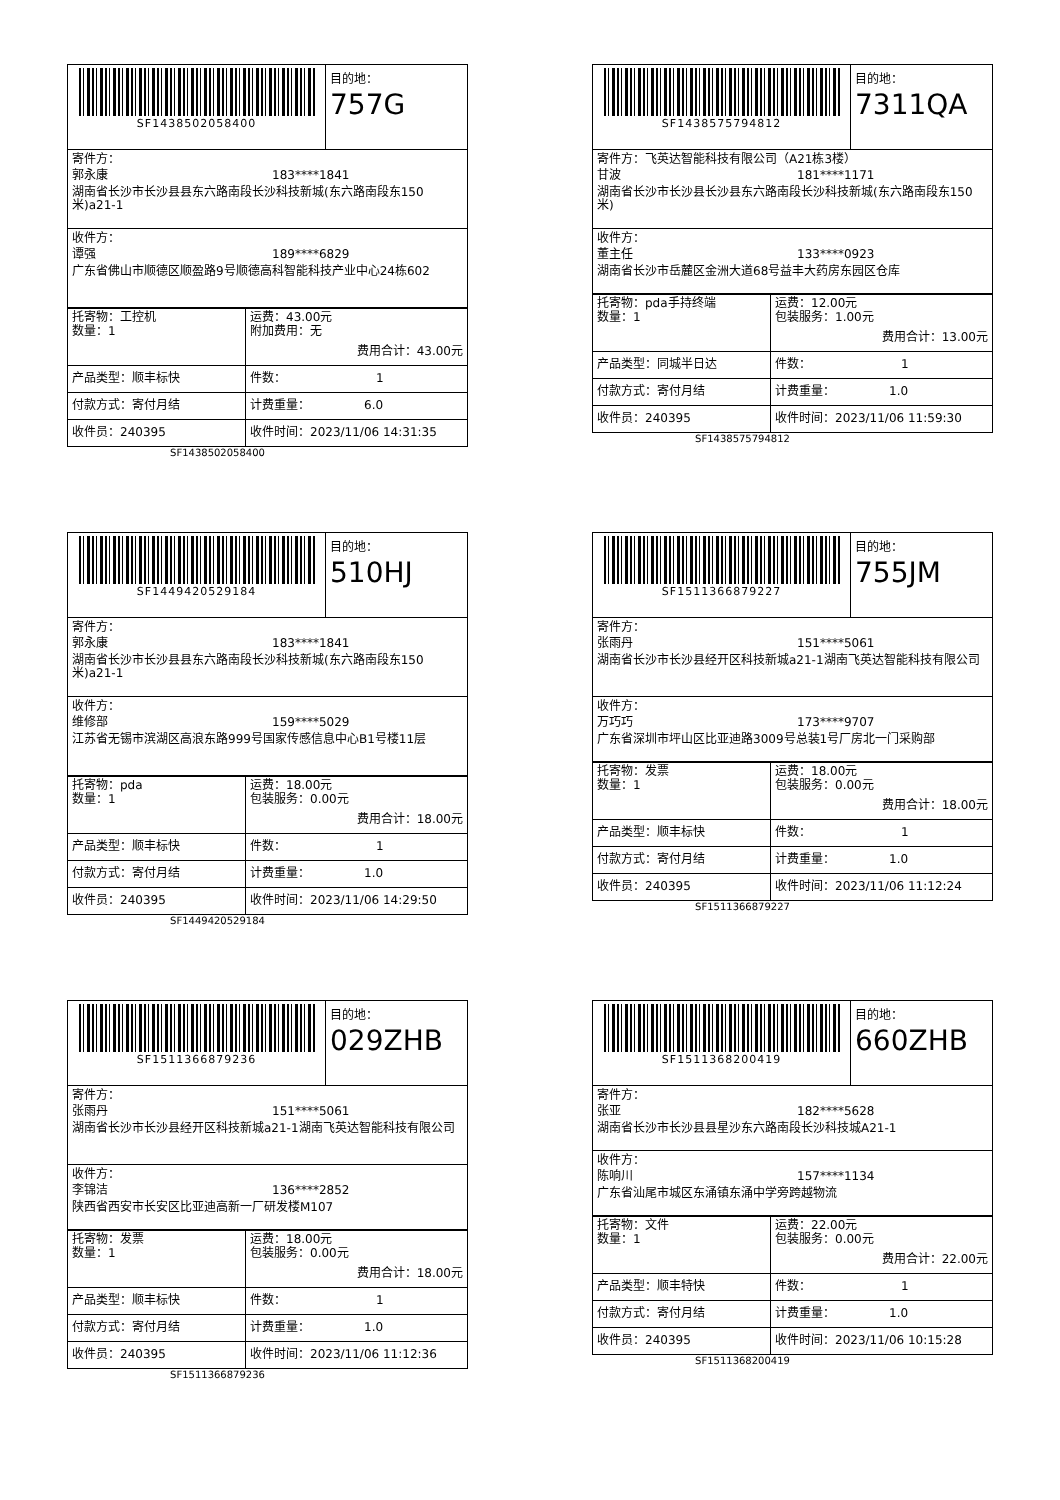SF1438502058400 目的地：
757G
寄件方：
郭永康 183****1841
湖南省长沙市长沙县县东六路南段长沙科技新城(东六路南段东150米)a21-1
收件方：
谭强 189****6829
广东省佛山市顺德区顺盈路9号顺德高科智能科技产业中心24栋602
| 托寄物：工控机 数量：1 | 运费：43.00元 附加费用：无 费用合计：43.00元 |
| 产品类型：顺丰标快 | 件数： 1 |
| 付款方式：寄付月结 | 计费重量： 6.0 |
| 收件员：240395 | 收件时间：2023/11/06 14:31:35 |
SF1438502058400
SF1438575794812 目的地：
7311QA
寄件方：飞英达智能科技有限公司（A21栋3楼）
甘波 181****1171
湖南省长沙市长沙县长沙县东六路南段长沙科技新城(东六路南段东150米)
收件方：
董主任 133****0923
湖南省长沙市岳麓区金洲大道68号益丰大药房东园区仓库
| 托寄物：pda手持终端 数量：1 | 运费：12.00元 包装服务：1.00元 费用合计：13.00元 |
| 产品类型：同城半日达 | 件数： 1 |
| 付款方式：寄付月结 | 计费重量： 1.0 |
| 收件员：240395 | 收件时间：2023/11/06 11:59:30 |
SF1438575794812
SF1449420529184 目的地：
510HJ
寄件方：
郭永康 183****1841
湖南省长沙市长沙县县东六路南段长沙科技新城(东六路南段东150米)a21-1
收件方：
维修部 159****5029
江苏省无锡市滨湖区高浪东路999号国家传感信息中心B1号楼11层
| 托寄物：pda 数量：1 | 运费：18.00元 包装服务：0.00元 费用合计：18.00元 |
| 产品类型：顺丰标快 | 件数： 1 |
| 付款方式：寄付月结 | 计费重量： 1.0 |
| 收件员：240395 | 收件时间：2023/11/06 14:29:50 |
SF1449420529184
SF1511366879227 目的地：
755JM
寄件方：
张雨丹 151****5061
湖南省长沙市长沙县经开区科技新城a21-1湖南飞英达智能科技有限公司
收件方：
万巧巧 173****9707
广东省深圳市坪山区比亚迪路3009号总装1号厂房北一门采购部
| 托寄物：发票 数量：1 | 运费：18.00元 包装服务：0.00元 费用合计：18.00元 |
| 产品类型：顺丰标快 | 件数： 1 |
| 付款方式：寄付月结 | 计费重量： 1.0 |
| 收件员：240395 | 收件时间：2023/11/06 11:12:24 |
SF1511366879227
SF1511366879236 目的地：
029ZHB
寄件方：
张雨丹 151****5061
湖南省长沙市长沙县经开区科技新城a21-1湖南飞英达智能科技有限公司
收件方：
李锦洁 136****2852
陕西省西安市长安区比亚迪高新一厂研发楼M107
| 托寄物：发票 数量：1 | 运费：18.00元 包装服务：0.00元 费用合计：18.00元 |
| 产品类型：顺丰标快 | 件数： 1 |
| 付款方式：寄付月结 | 计费重量： 1.0 |
| 收件员：240395 | 收件时间：2023/11/06 11:12:36 |
SF1511366879236
SF1511368200419 目的地：
660ZHB
寄件方：
张亚 182****5628
湖南省长沙市长沙县县星沙东六路南段长沙科技城A21-1
收件方：
陈响川 157****1134
广东省汕尾市城区东涌镇东涌中学旁跨越物流
| 托寄物：文件 数量：1 | 运费：22.00元 包装服务：0.00元 费用合计：22.00元 |
| 产品类型：顺丰特快 | 件数： 1 |
| 付款方式：寄付月结 | 计费重量： 1.0 |
| 收件员：240395 | 收件时间：2023/11/06 10:15:28 |
SF1511368200419